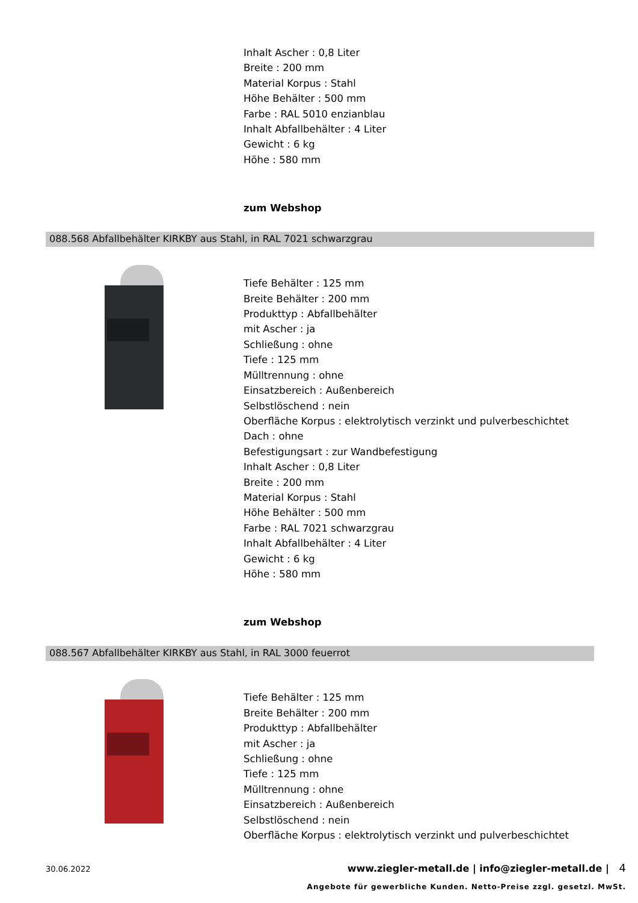Inhalt Ascher : 0,8 Liter
Breite : 200 mm
Material Korpus : Stahl
Höhe Behälter : 500 mm
Farbe : RAL 5010 enzianblau
Inhalt Abfallbehälter : 4 Liter
Gewicht : 6 kg
Höhe : 580 mm
zum Webshop
088.568 Abfallbehälter KIRKBY aus Stahl, in RAL 7021 schwarzgrau
Tiefe Behälter : 125 mm
Breite Behälter : 200 mm
Produkttyp : Abfallbehälter
mit Ascher : ja
Schließung : ohne
Tiefe : 125 mm
Mülltrennung : ohne
Einsatzbereich : Außenbereich
Selbstlöschend : nein
Oberfläche Korpus : elektrolytisch verzinkt und pulverbeschichtet
Dach : ohne
Befestigungsart : zur Wandbefestigung
Inhalt Ascher : 0,8 Liter
Breite : 200 mm
Material Korpus : Stahl
Höhe Behälter : 500 mm
Farbe : RAL 7021 schwarzgrau
Inhalt Abfallbehälter : 4 Liter
Gewicht : 6 kg
Höhe : 580 mm
zum Webshop
088.567 Abfallbehälter KIRKBY aus Stahl, in RAL 3000 feuerrot
Tiefe Behälter : 125 mm
Breite Behälter : 200 mm
Produkttyp : Abfallbehälter
mit Ascher : ja
Schließung : ohne
Tiefe : 125 mm
Mülltrennung : ohne
Einsatzbereich : Außenbereich
Selbstlöschend : nein
Oberfläche Korpus : elektrolytisch verzinkt und pulverbeschichtet
30.06.2022 www.ziegler-metall.de | info@ziegler-metall.de | 4
Angebote für gewerbliche Kunden. Netto-Preise zzgl. gesetzl. MwSt.